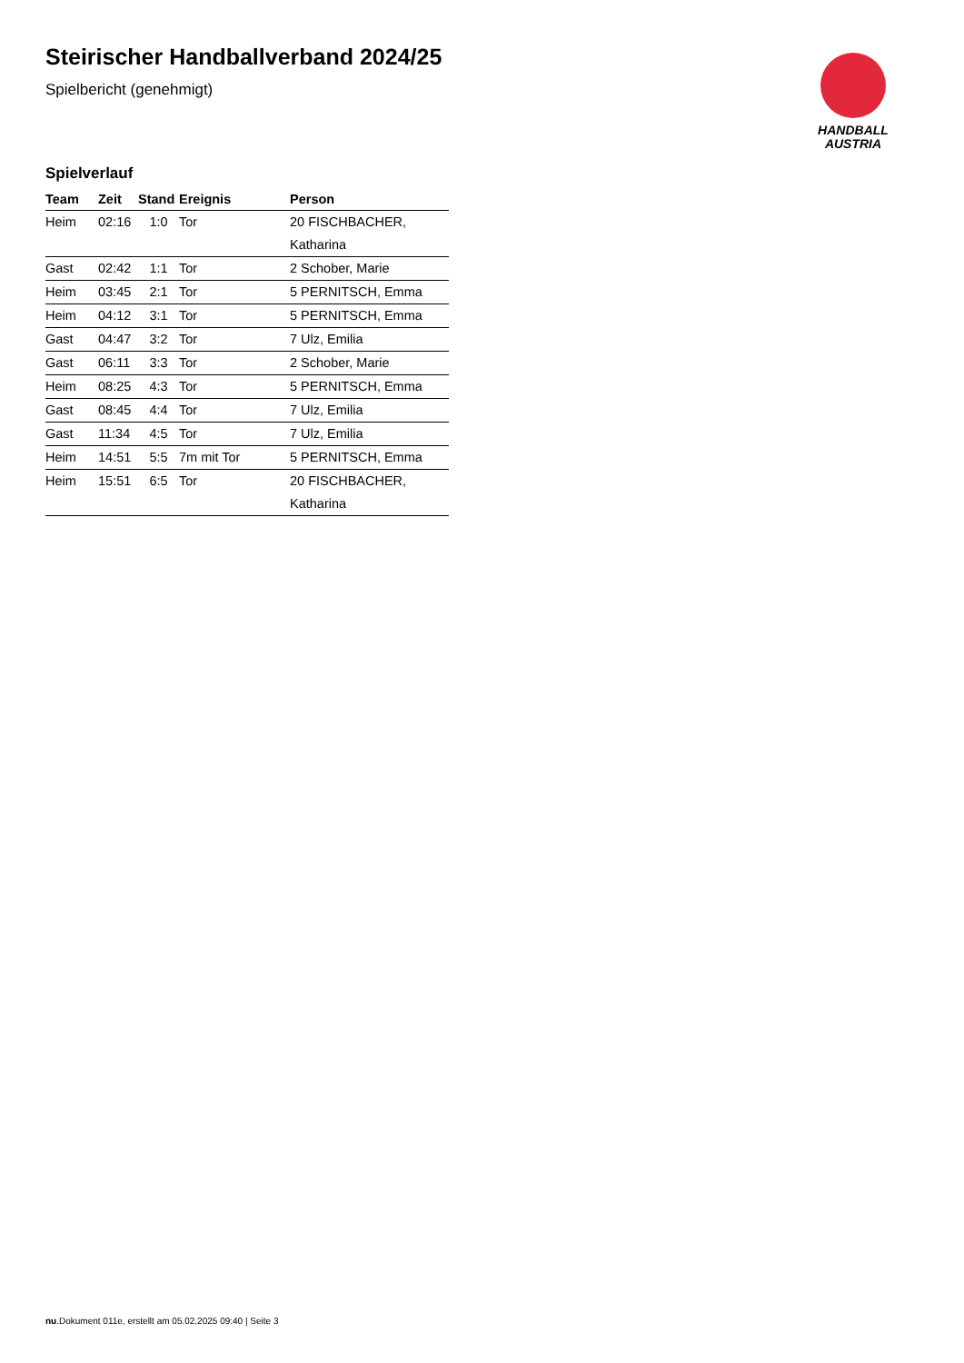HANDBALL
AUSTRIA
Steirischer Handballverband 2024/25
Spielbericht (genehmigt)
Spielverlauf
| Team | Zeit | Stand | Ereignis | Person |
| --- | --- | --- | --- | --- |
| Heim | 02:16 | 1:0 | Tor | 20 FISCHBACHER, Katharina |
| Gast | 02:42 | 1:1 | Tor | 2 Schober, Marie |
| Heim | 03:45 | 2:1 | Tor | 5 PERNITSCH, Emma |
| Heim | 04:12 | 3:1 | Tor | 5 PERNITSCH, Emma |
| Gast | 04:47 | 3:2 | Tor | 7 Ulz, Emilia |
| Gast | 06:11 | 3:3 | Tor | 2 Schober, Marie |
| Heim | 08:25 | 4:3 | Tor | 5 PERNITSCH, Emma |
| Gast | 08:45 | 4:4 | Tor | 7 Ulz, Emilia |
| Gast | 11:34 | 4:5 | Tor | 7 Ulz, Emilia |
| Heim | 14:51 | 5:5 | 7m mit Tor | 5 PERNITSCH, Emma |
| Heim | 15:51 | 6:5 | Tor | 20 FISCHBACHER, Katharina |
nu.Dokument 011e, erstellt am 05.02.2025 09:40 | Seite 3